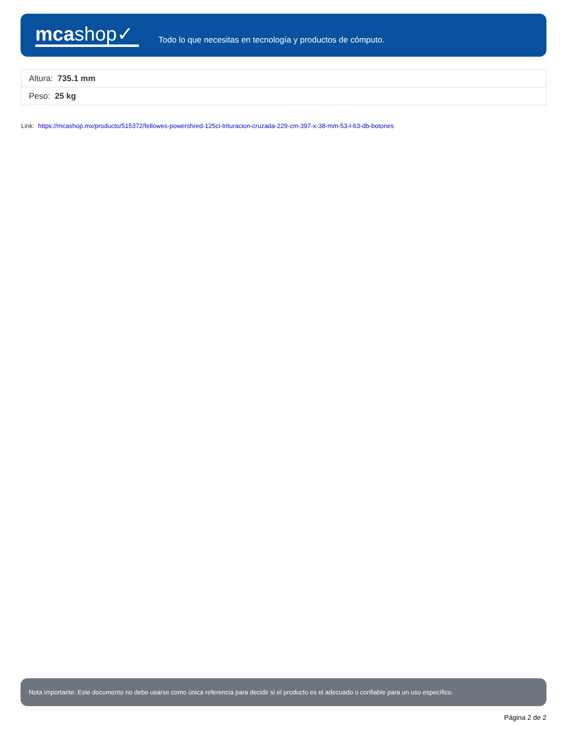mcashop✓
Todo lo que necesitas en tecnología y productos de cómputo.
| Altura: 735.1 mm |
| Peso: 25 kg |
Link: https://mcashop.mx/producto/515372/fellowes-powershred-125ci-trituracion-cruzada-229-cm-397-x-38-mm-53-l-63-db-botones
Nota importante: Este documento no debe usarse como única referencia para decidir si el producto es el adecuado o confiable para un uso específico.
Página 2 de 2